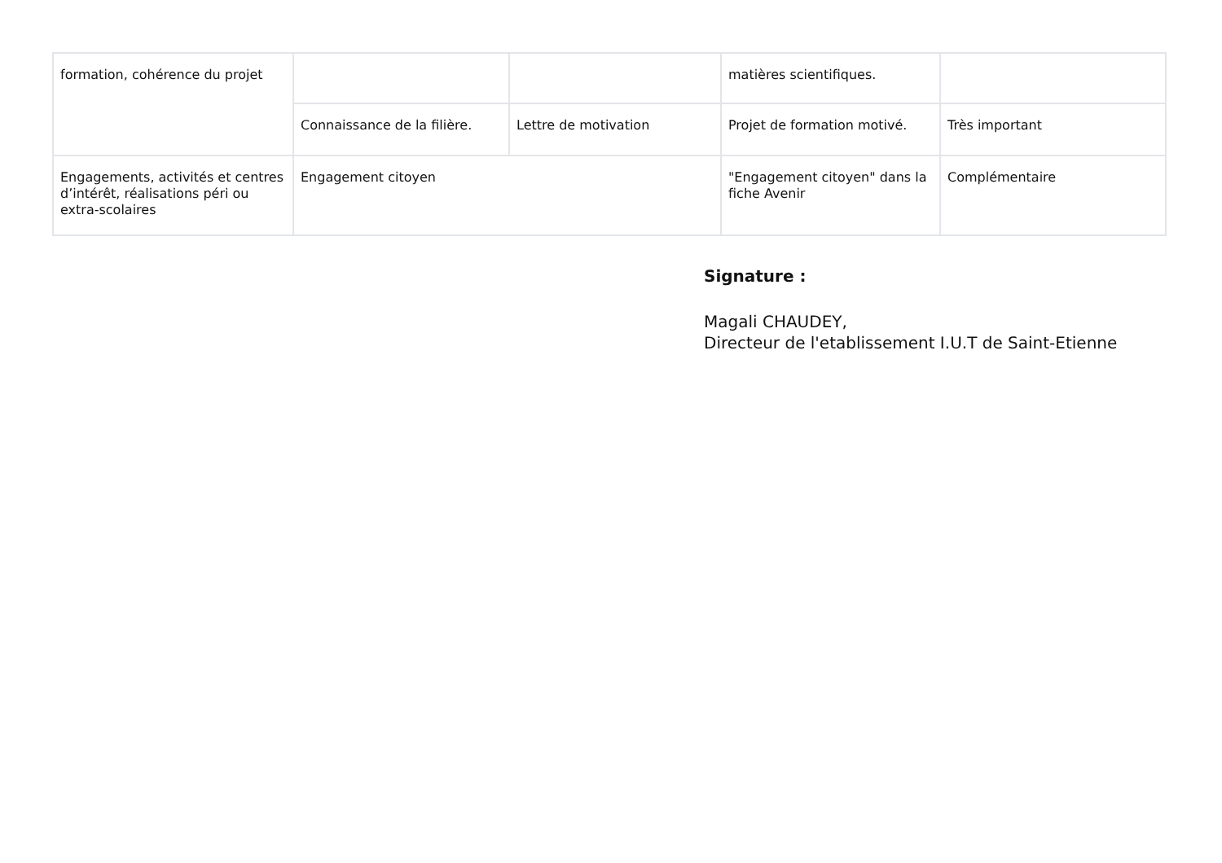| formation, cohérence du projet | | | matières scientifiques. | |
| | Connaissance de la filière. | Lettre de motivation | Projet de formation motivé. | Très important |
| Engagements, activités et centres d’intérêt, réalisations péri ou extra-scolaires | Engagement citoyen | | "Engagement citoyen" dans la fiche Avenir | Complémentaire |
Signature :
Magali CHAUDEY,
Directeur de l'etablissement I.U.T de Saint-Etienne